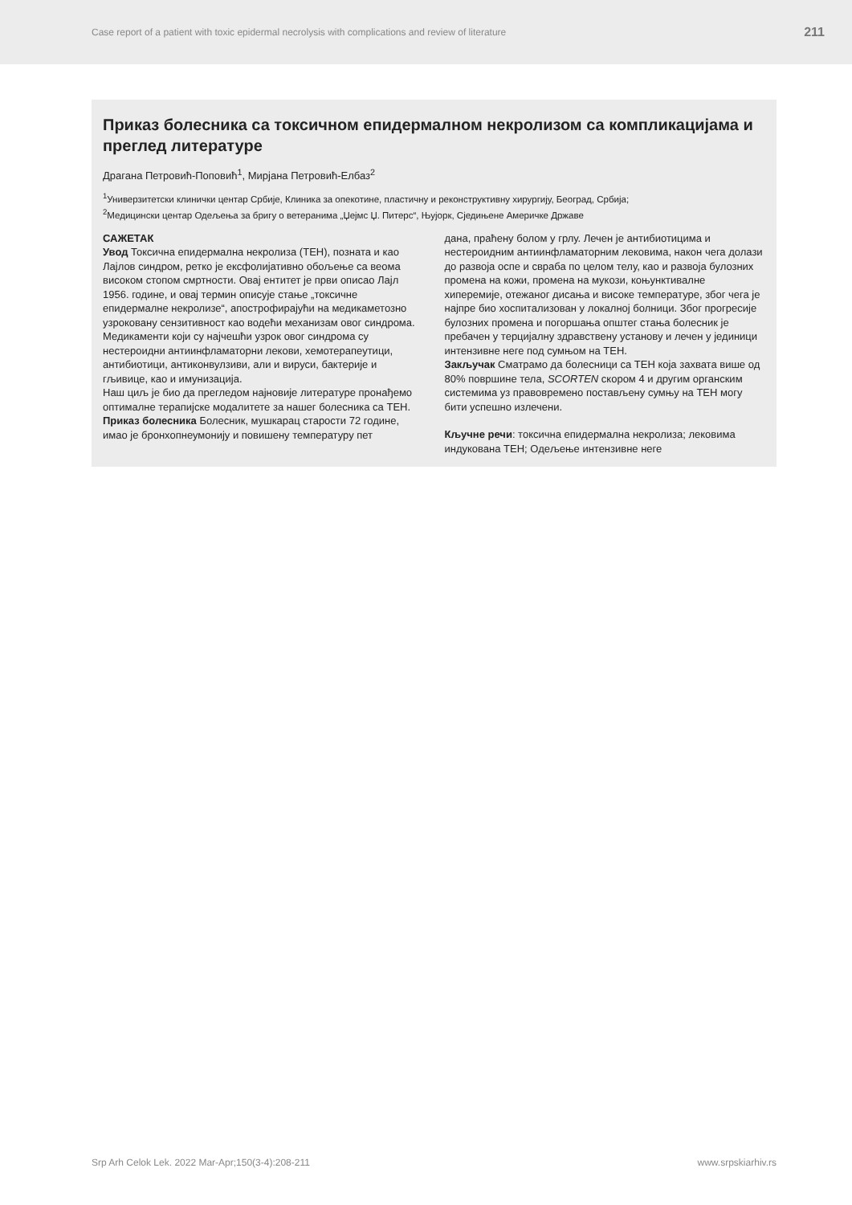Case report of a patient with toxic epidermal necrolysis with complications and review of literature 211
Приказ болесника са токсичном епидермалном некролизом са компликацијама и преглед литературе
Драгана Петровић-Поповић<sup>1</sup>, Мирјана Петровић-Елбаз<sup>2</sup>
<sup>1</sup> Универзитетски клинички центар Србије, Клиника за опекотине, пластичну и реконструктивну хирургију, Београд, Србија;
<sup>2</sup> Медицински центар Одељења за бригу о ветеранима „Џејмс Џ. Питерс“, Њујорк, Сједињене Америчке Државе
САЖЕТАК
Увод Токсична епидермална некролиза (ТЕН), позната и као Лајлов синдром, ретко је ексфолијативно обољење са веома високом стопом смртности. Овај ентитет је први описао Лајл 1956. године, и овај термин описује стање „токсичне епидермалне некролизе“, апострофирајући на медикаметозно узроковану сензитивност као водећи механизам овог синдрома. Медикаменти који су најчешћи узрок овог синдрома су нестероидни антиинфламаторни лекови, хемотерапеутици, антибиотици, антиконвулзиви, али и вируси, бактерије и гљивице, као и имунизација.
Наш циљ је био да прегледом најновије литературе пронађемо оптималне терапијске модалитете за нашег болесника са ТЕН.
Приказ болесника Болесник, мушкарац старости 72 године, имао је бронхопнеумонију и повишену температуру пет
дана, праћену болом у грлу. Лечен је антибиотицима и нестероидним антиинфламаторним лековима, након чега долази до развоја оспе и свраба по целом телу, као и развоја булозних промена на кожи, промена на мукози, коњунктивалне хиперемије, отежаног дисања и високе температуре, због чега је најпре био хоспитализован у локалној болници. Због прогресије булозних промена и погоршања општег стања болесник је пребачен у терцијалну здравствену установу и лечен у јединици интензивне неге под сумњом на ТЕН.
Закључак Сматрамо да болесници са ТЕН која захвата више од 80% површине тела, SCORTEN скором 4 и другим органским системима уз правовремено постављену сумњу на ТЕН могу бити успешно излечени.
Кључне речи: токсична епидермална некролиза; лековима индукована ТЕН; Одељење интензивне неге
Srp Arh Celok Lek. 2022 Mar-Apr;150(3-4):208-211 www.srpskiarhiv.rs